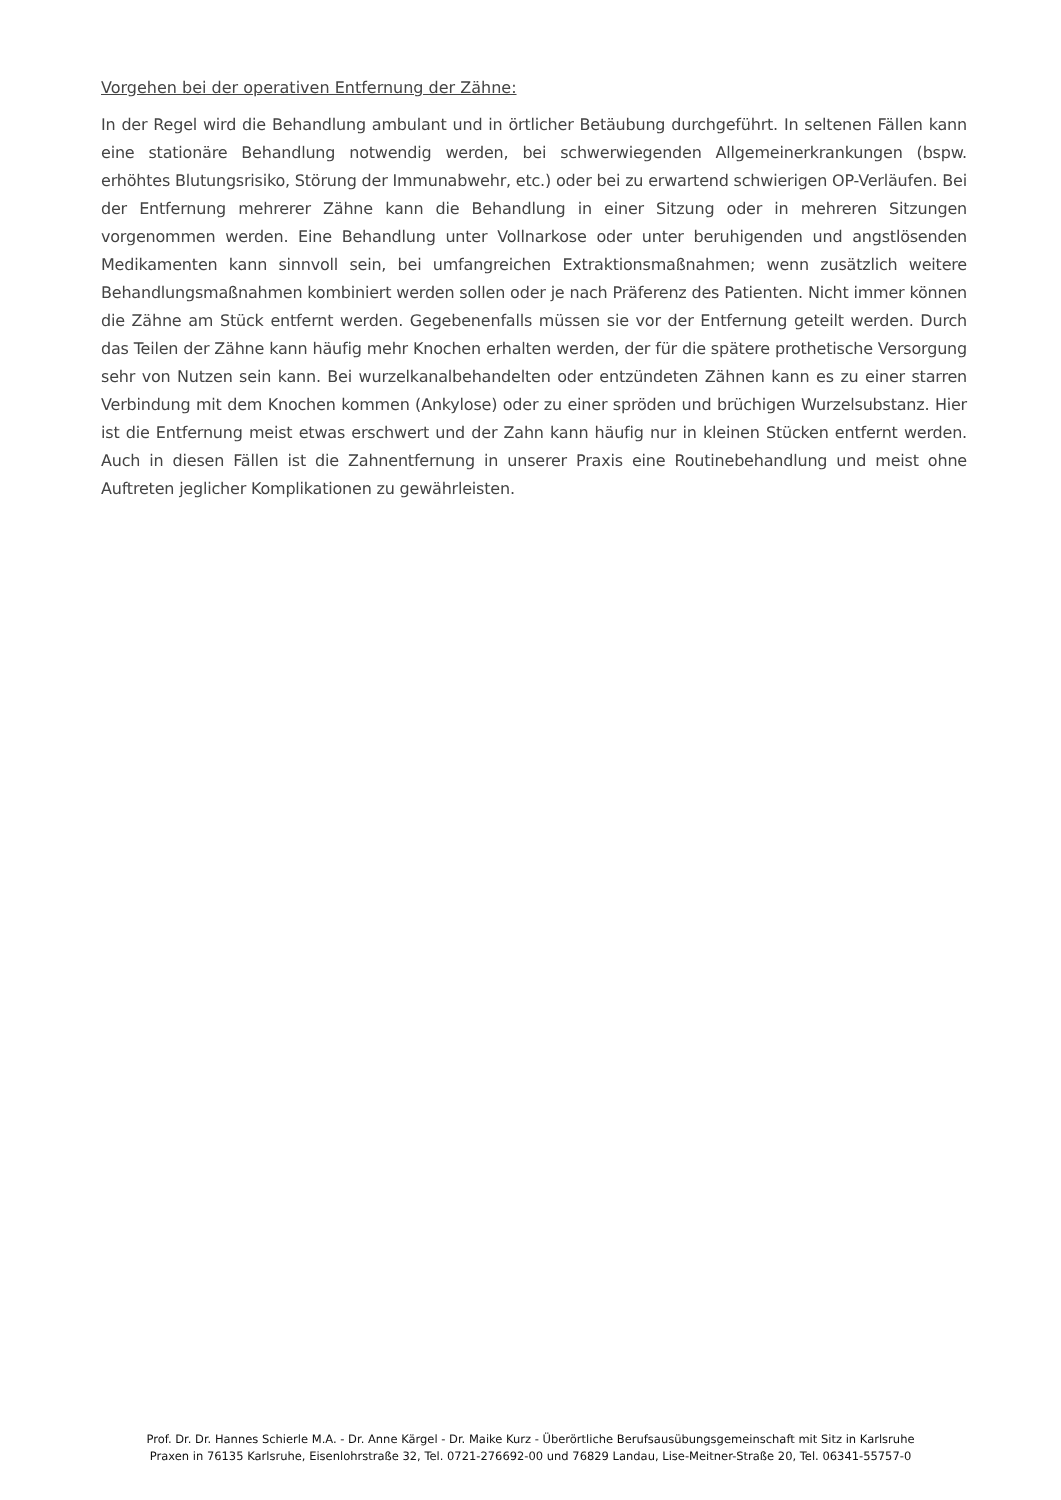Vorgehen bei der operativen Entfernung der Zähne:
In der Regel wird die Behandlung ambulant und in örtlicher Betäubung durchgeführt. In seltenen Fällen kann eine stationäre Behandlung notwendig werden, bei schwerwiegenden Allgemeinerkrankungen (bspw. erhöhtes Blutungsrisiko, Störung der Immunabwehr, etc.) oder bei zu erwartend schwierigen OP-Verläufen. Bei der Entfernung mehrerer Zähne kann die Behandlung in einer Sitzung oder in mehreren Sitzungen vorgenommen werden. Eine Behandlung unter Vollnarkose oder unter beruhigenden und angstlösenden Medikamenten kann sinnvoll sein, bei umfangreichen Extraktionsmaßnahmen; wenn zusätzlich weitere Behandlungsmaßnahmen kombiniert werden sollen oder je nach Präferenz des Patienten. Nicht immer können die Zähne am Stück entfernt werden. Gegebenenfalls müssen sie vor der Entfernung geteilt werden. Durch das Teilen der Zähne kann häufig mehr Knochen erhalten werden, der für die spätere prothetische Versorgung sehr von Nutzen sein kann. Bei wurzelkanalbehandelten oder entzündeten Zähnen kann es zu einer starren Verbindung mit dem Knochen kommen (Ankylose) oder zu einer spröden und brüchigen Wurzelsubstanz. Hier ist die Entfernung meist etwas erschwert und der Zahn kann häufig nur in kleinen Stücken entfernt werden. Auch in diesen Fällen ist die Zahnentfernung in unserer Praxis eine Routinebehandlung und meist ohne Auftreten jeglicher Komplikationen zu gewährleisten.
Prof. Dr. Dr. Hannes Schierle M.A. - Dr. Anne Kärgel - Dr. Maike Kurz - Überörtliche Berufsausübungsgemeinschaft mit Sitz in Karlsruhe
Praxen in 76135 Karlsruhe, Eisenlohrstraße 32, Tel. 0721-276692-00 und 76829 Landau, Lise-Meitner-Straße 20, Tel. 06341-55757-0